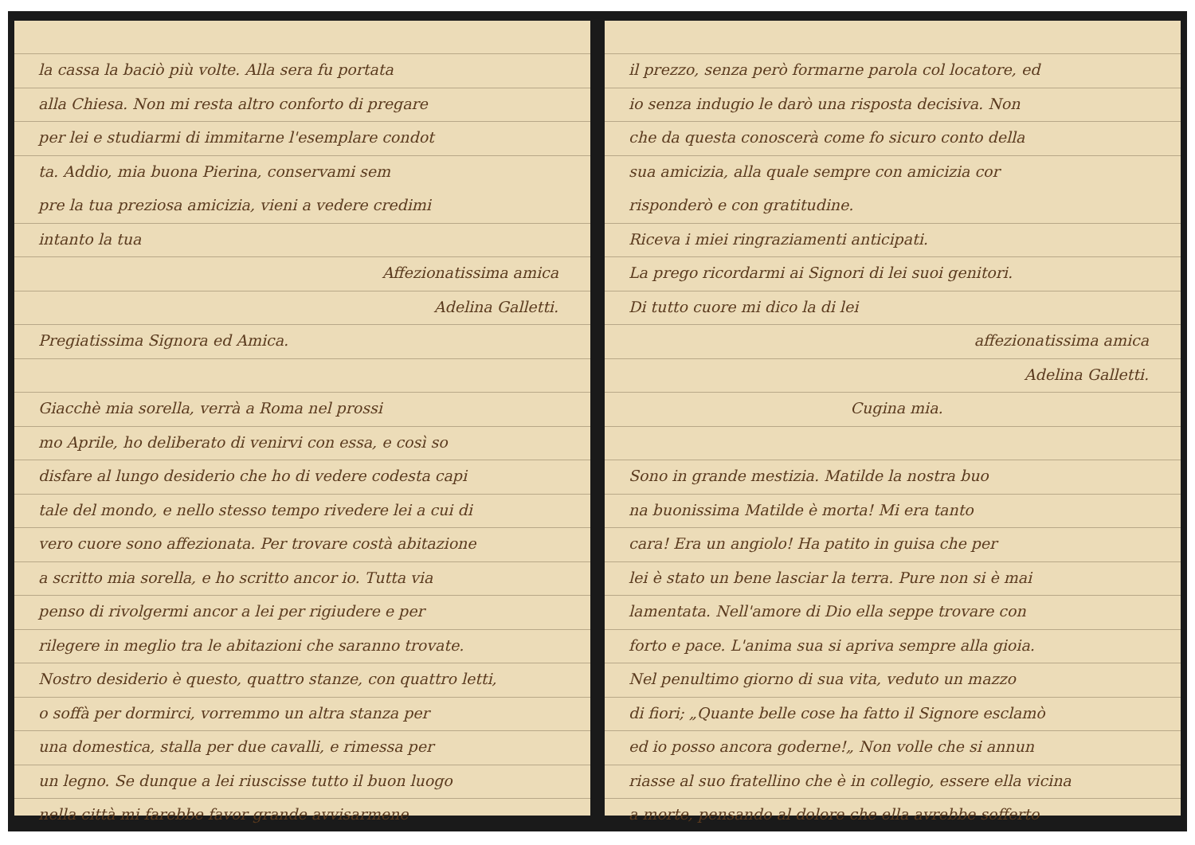la cassa la baciò più volte. Alla sera fu portata
alla Chiesa. Non mi resta altro conforto di pregare
per lei e studiarmi di immitarne l'esemplare condot
ta. Addio, mia buona Pierina, conservami sem
pre la tua preziosa amicizia, vieni a vedere credimi
intanto la tua
Affezionatissima amica
Adelina Galletti.
Pregiatissima Signora ed Amica.
Giacchè mia sorella, verrà a Roma nel prossi
mo Aprile, ho deliberato di venirvi con essa, e così so
disfare al lungo desiderio che ho di vedere codesta capi
tale del mondo, e nello stesso tempo rivedere lei a cui di
vero cuore sono affezionata. Per trovare costà abitazione
a scritto mia sorella, e ho scritto ancor io. Tutta via
penso di rivolgermi ancor a lei per rigiudere e per
rilegere in meglio tra le abitazioni che saranno trovate.
Nostro desiderio è questo, quattro stanze, con quattro letti,
o soffà per dormirci, vorremmo un altra stanza per
una domestica, stalla per due cavalli, e rimessa per
un legno. Se dunque a lei riuscisse tutto il buon luogo
nella città mi farebbe favor grande avvisarmene
il prezzo, senza però formarne parola col locatore, ed
io senza indugio le darò una risposta decisiva. Non
che da questa conoscerà come fo sicuro conto della
sua amicizia, alla quale sempre con amicizia cor
risponderò e con gratitudine.
Riceva i miei ringraziamenti anticipati.
La prego ricordarmi ai Signori di lei suoi genitori.
Di tutto cuore mi dico la di lei
affezionatissima amica
Adelina Galletti.
Cugina mia.
Sono in grande mestizia. Matilde la nostra buo
na buonissima Matilde è morta! Mi era tanto
cara! Era un angiolo! Ha patito in guisa che per
lei è stato un bene lasciar la terra. Pure non si è mai
lamentata. Nell'amore di Dio ella seppe trovare con
forto e pace. L'anima sua si apriva sempre alla gioia.
Nel penultimo giorno di sua vita, veduto un mazzo
di fiori; „Quante belle cose ha fatto il Signore esclamò
ed io posso ancora goderne!„ Non volle che si annun
riasse al suo fratellino che è in collegio, essere ella vicina
a morte, pensando al dolore che ella avrebbe sofferto